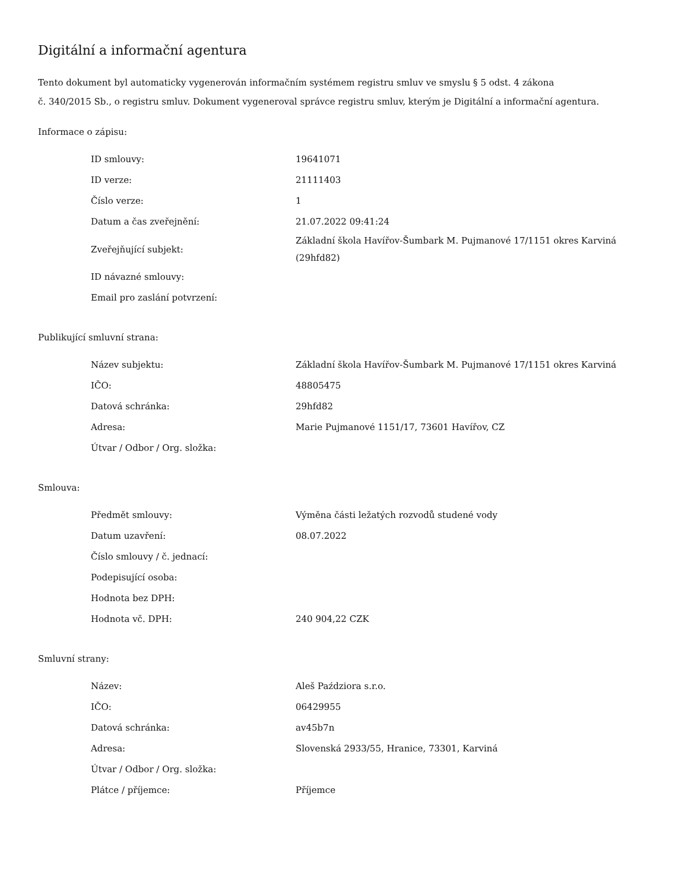Digitální a informační agentura
Tento dokument byl automaticky vygenerován informačním systémem registru smluv ve smyslu § 5 odst. 4 zákona
č. 340/2015 Sb., o registru smluv. Dokument vygeneroval správce registru smluv, kterým je Digitální a informační agentura.
Informace o zápisu:
| ID smlouvy: | 19641071 |
| ID verze: | 21111403 |
| Číslo verze: | 1 |
| Datum a čas zveřejnění: | 21.07.2022 09:41:24 |
| Zveřejňující subjekt: | Základní škola Havířov-Šumbark M. Pujmanové 17/1151 okres Karviná (29hfd82) |
| ID návazné smlouvy: | |
| Email pro zaslání potvrzení: | |
Publikující smluvní strana:
| Název subjektu: | Základní škola Havířov-Šumbark M. Pujmanové 17/1151 okres Karviná |
| IČO: | 48805475 |
| Datová schránka: | 29hfd82 |
| Adresa: | Marie Pujmanové 1151/17, 73601 Havířov, CZ |
| Útvar / Odbor / Org. složka: | |
Smlouva:
| Předmět smlouvy: | Výměna části ležatých rozvodů studené vody |
| Datum uzavření: | 08.07.2022 |
| Číslo smlouvy / č. jednací: | |
| Podepisující osoba: | |
| Hodnota bez DPH: | |
| Hodnota vč. DPH: | 240 904,22 CZK |
Smluvní strany:
| Název: | Aleš Paździora s.r.o. |
| IČO: | 06429955 |
| Datová schránka: | av45b7n |
| Adresa: | Slovenská 2933/55, Hranice, 73301, Karviná |
| Útvar / Odbor / Org. složka: | |
| Plátce / příjemce: | Příjemce |